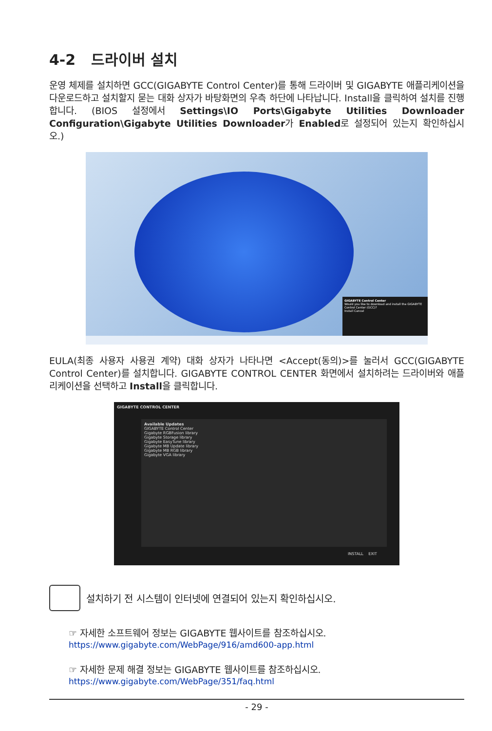4-2 드라이버 설치
운영 체제를 설치하면 GCC(GIGABYTE Control Center)를 통해 드라이버 및 GIGABYTE 애플리케이션을 다운로드하고 설치할지 묻는 대화 상자가 바탕화면의 우측 하단에 나타납니다. Install을 클릭하여 설치를 진행합니다. (BIOS 설정에서 Settings\IO Ports\Gigabyte Utilities Downloader Configuration\Gigabyte Utilities Downloader가 Enabled로 설정되어 있는지 확인하십시오.)
GIGABYTE Control Center
Would you like to download and install the GIGABYTE Control Center (GCC)?
Install Cancel
EULA(최종 사용자 사용권 계약) 대화 상자가 나타나면 <Accept(동의)>를 눌러서 GCC(GIGABYTE Control Center)를 설치합니다. GIGABYTE CONTROL CENTER 화면에서 설치하려는 드라이버와 애플리케이션을 선택하고 Install을 클릭합니다.
GIGABYTE CONTROL CENTER
Available Updates
GIGABYTE Control Center
Gigabyte RGBFusion library
Gigabyte Storage library
Gigabyte EasyTune library
Gigabyte MB Update library
Gigabyte MB RGB library
Gigabyte VGA library
INSTALL EXIT
설치하기 전 시스템이 인터넷에 연결되어 있는지 확인하십시오.
☞ 자세한 소프트웨어 정보는 GIGABYTE 웹사이트를 참조하십시오.
https://www.gigabyte.com/WebPage/916/amd600-app.html
☞ 자세한 문제 해결 정보는 GIGABYTE 웹사이트를 참조하십시오.
https://www.gigabyte.com/WebPage/351/faq.html
- 29 -